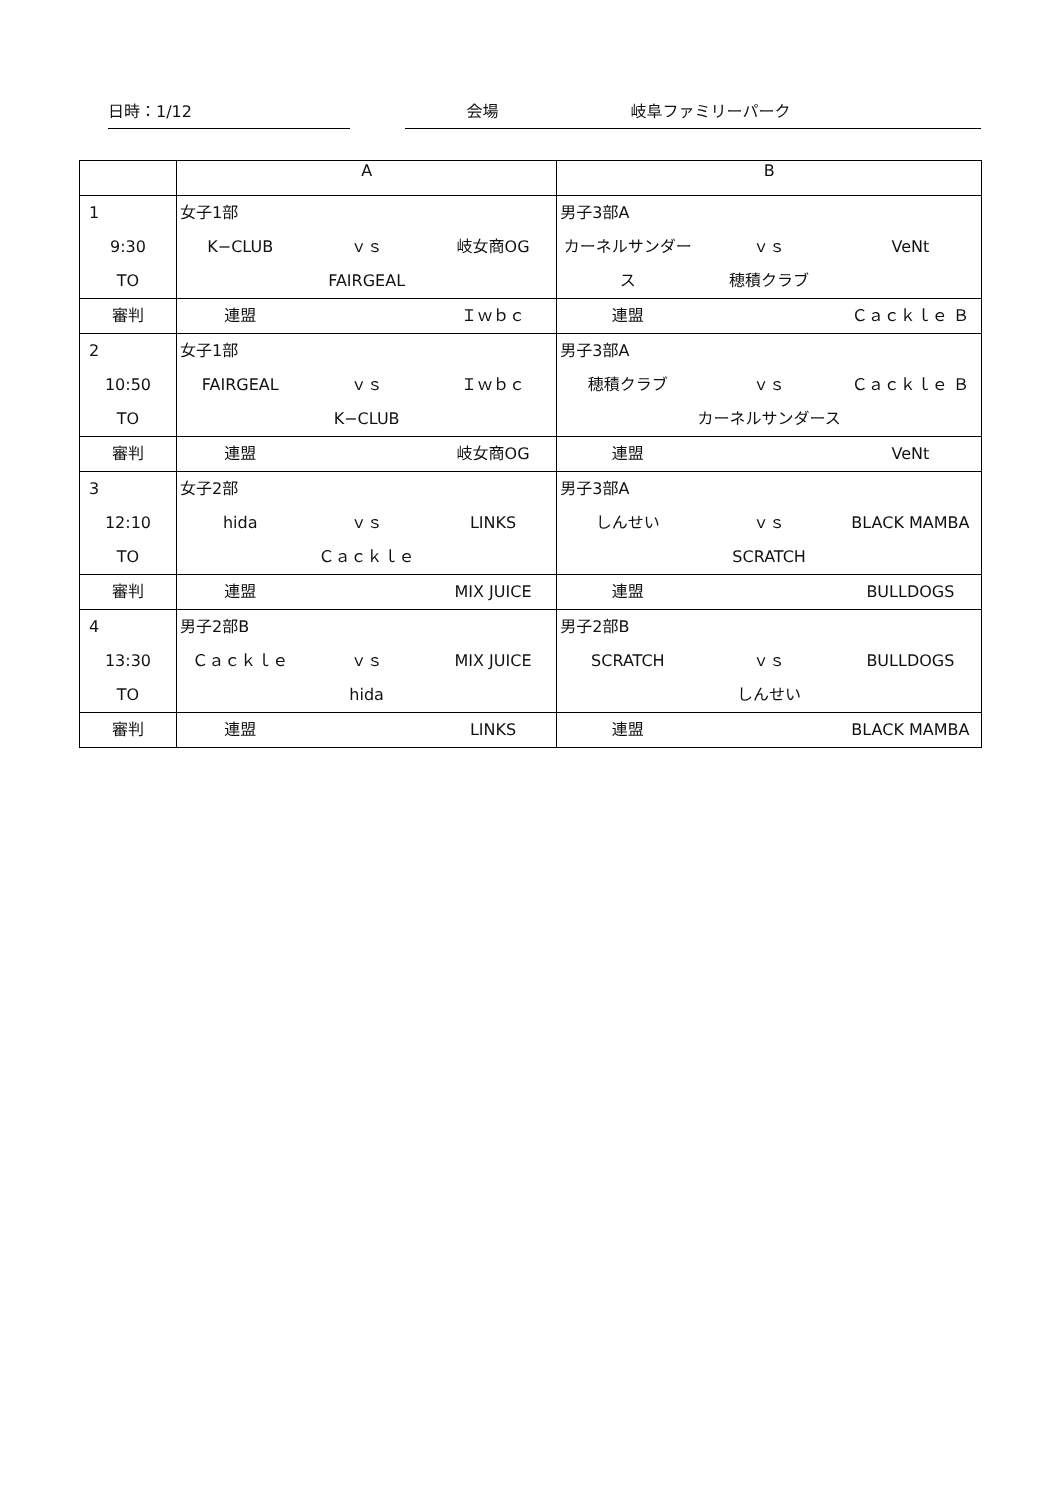日時：1/12 会場 岐阜ファミリーパーク
| | A | B |
| --- | --- | --- |
| 1 9:30 TO | 女子1部 K−CLUB ｖｓ 岐女商OG FAIRGEAL | 男子3部A カーネルサンダース ｖｓ VeNt 穂積クラブ |
| 審判 | 連盟 Ｉｗｂｃ | 連盟 Ｃａｃｋｌｅ Ｂ |
| 2 10:50 TO | 女子1部 FAIRGEAL ｖｓ Ｉｗｂｃ K−CLUB | 男子3部A 穂積クラブ ｖｓ Ｃａｃｋｌｅ Ｂ カーネルサンダース |
| 審判 | 連盟 岐女商OG | 連盟 VeNt |
| 3 12:10 TO | 女子2部 hida ｖｓ LINKS Ｃａｃｋｌｅ | 男子3部A しんせい ｖｓ BLACK MAMBA SCRATCH |
| 審判 | 連盟 MIX JUICE | 連盟 BULLDOGS |
| 4 13:30 TO | 男子2部B Ｃａｃｋｌｅ ｖｓ MIX JUICE hida | 男子2部B SCRATCH ｖｓ BULLDOGS しんせい |
| 審判 | 連盟 LINKS | 連盟 BLACK MAMBA |